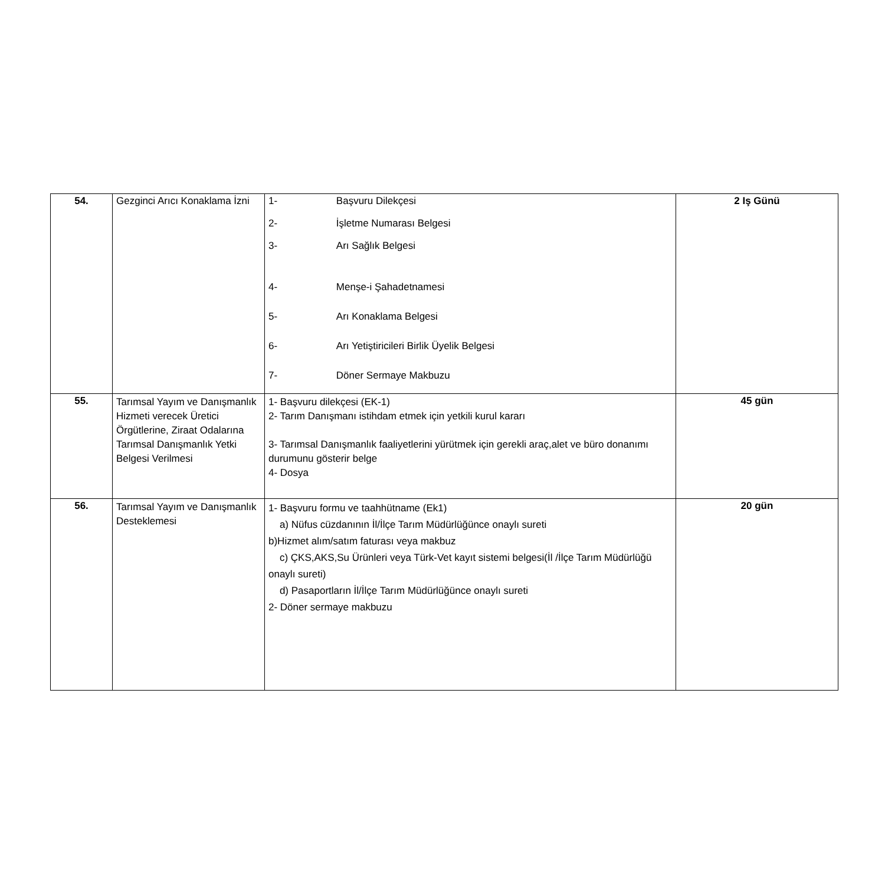| 54. | Gezginci Arıcı Konaklama İzni | 1- Başvuru Dilekçesi 2- İşletme Numarası Belgesi 3- Arı Sağlık Belgesi 4- Menşe-i Şahadetnamesi 5- Arı Konaklama Belgesi 6- Arı Yetiştiricileri Birlik Üyelik Belgesi 7- Döner Sermaye Makbuzu | 2 Iş Günü |
| 55. | Tarımsal Yayım ve Danışmanlık Hizmeti verecek Üretici Örgütlerine, Ziraat Odalarına Tarımsal Danışmanlık Yetki Belgesi Verilmesi | 1- Başvuru dilekçesi (EK-1) 2- Tarım Danışmanı istihdam etmek için yetkili kurul kararı 3- Tarımsal Danışmanlık faaliyetlerini yürütmek için gerekli araç,alet ve büro donanımı durumunu gösterir belge 4- Dosya | 45 gün |
| 56. | Tarımsal Yayım ve Danışmanlık Desteklemesi | 1- Başvuru formu ve taahhütname (Ek1) a) Nüfus cüzdanının İl/İlçe Tarım Müdürlüğünce onaylı sureti b)Hizmet alım/satım faturası veya makbuz c) ÇKS,AKS,Su Ürünleri veya Türk-Vet kayıt sistemi belgesi(İl /İlçe Tarım Müdürlüğü onaylı sureti) d) Pasaportların İl/İlçe Tarım Müdürlüğünce onaylı sureti 2- Döner sermaye makbuzu | 20 gün |